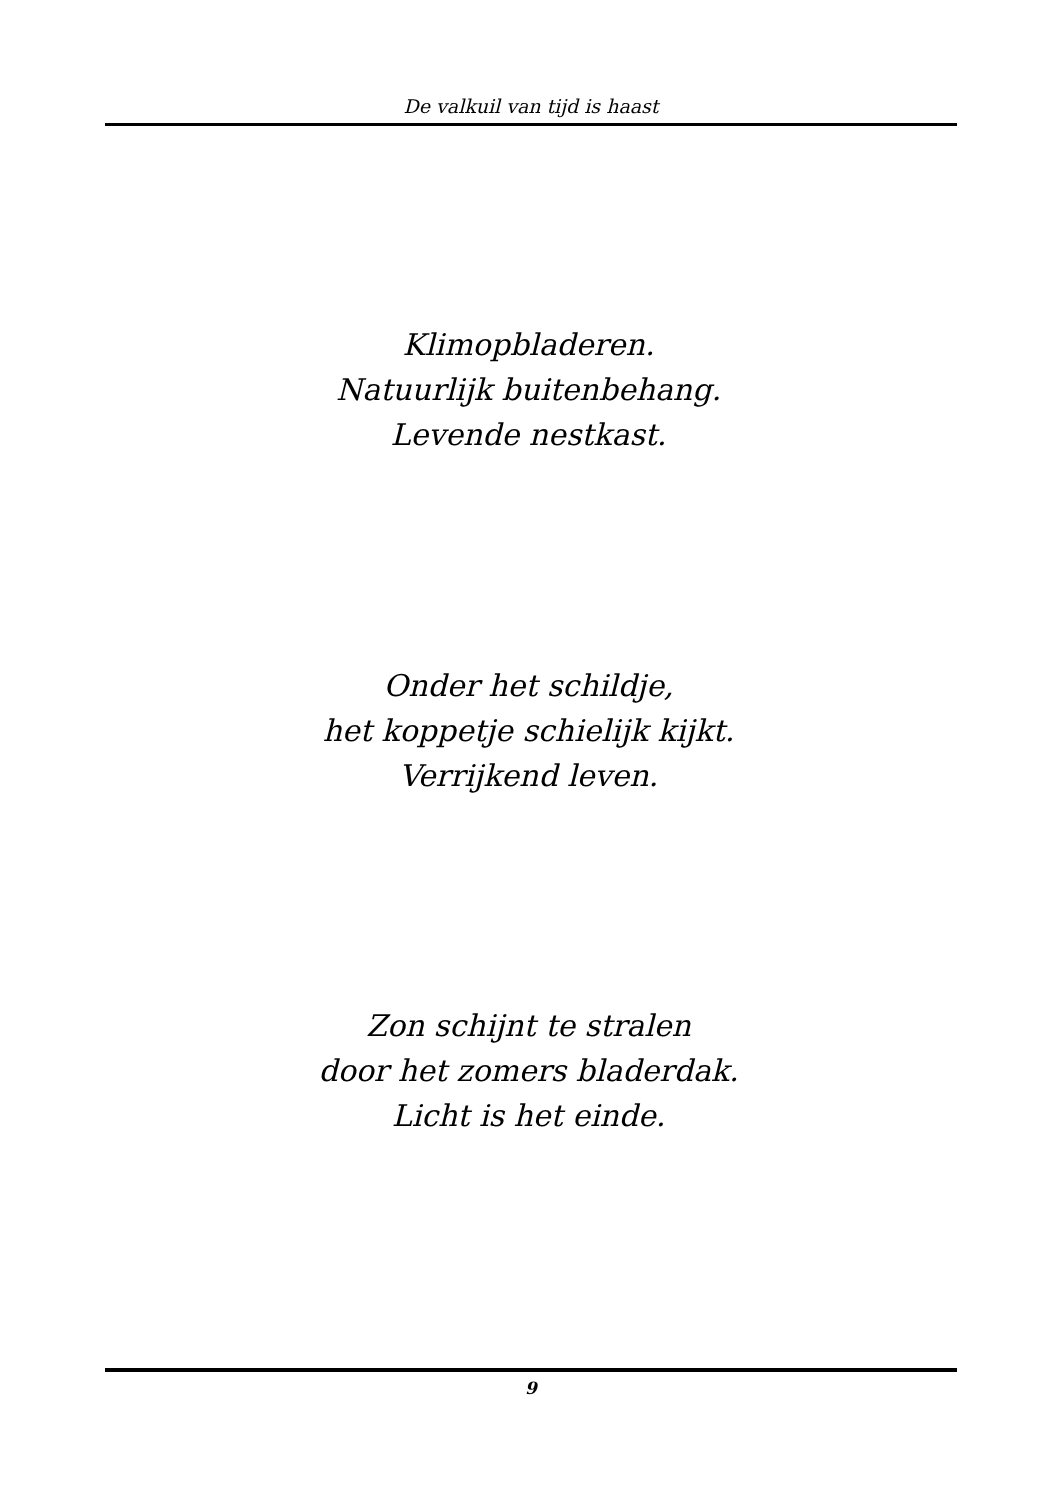De valkuil van tijd is haast
Klimopbladeren.
Natuurlijk buitenbehang.
Levende nestkast.
Onder het schildje,
het koppetje schielijk kijkt.
Verrijkend leven.
Zon schijnt te stralen
door het zomers bladerdak.
Licht is het einde.
9